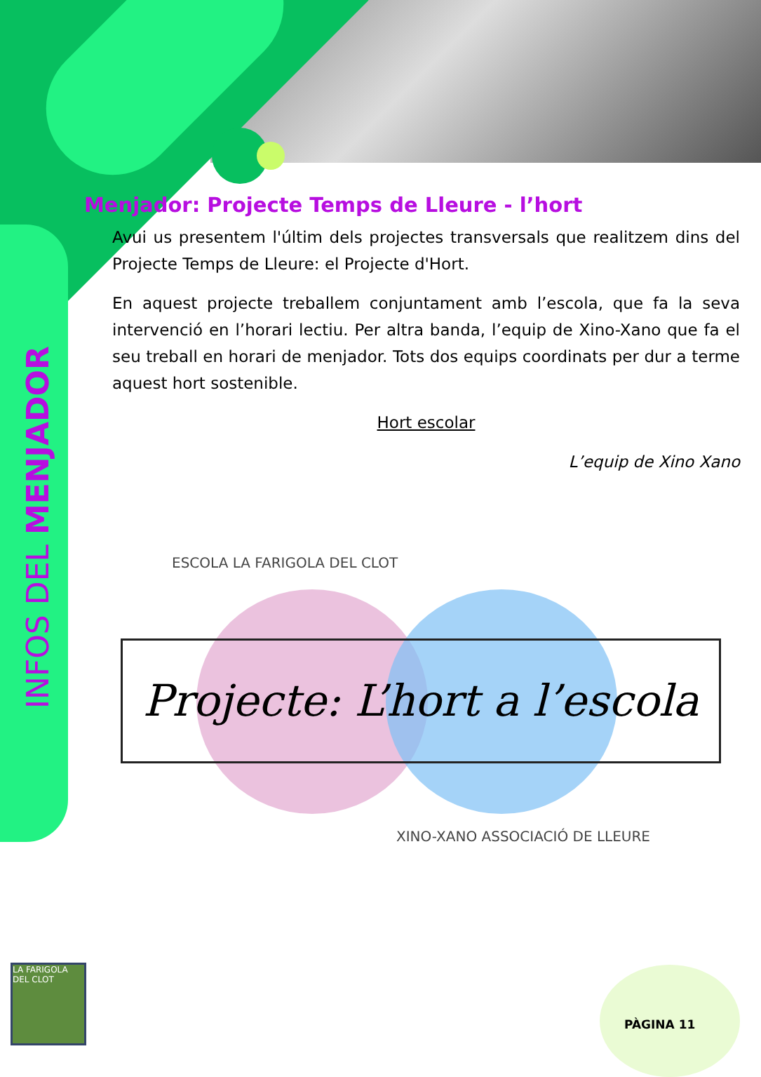INFOS DEL MENJADOR
Menjador: Projecte Temps de Lleure - l’hort
Avui us presentem l'últim dels projectes transversals que realitzem dins del Projecte Temps de Lleure: el Projecte d'Hort.
En aquest projecte treballem conjuntament amb l’escola, que fa la seva intervenció en l’horari lectiu. Per altra banda, l’equip de Xino-Xano que fa el seu treball en horari de menjador. Tots dos equips coordinats per dur a terme aquest hort sostenible.
Hort escolar
L’equip de Xino Xano
ESCOLA LA FARIGOLA DEL CLOT
Projecte: L’hort a l’escola
XINO-XANO ASSOCIACIÓ DE LLEURE
LA FARIGOLA DEL CLOT
PÀGINA 11